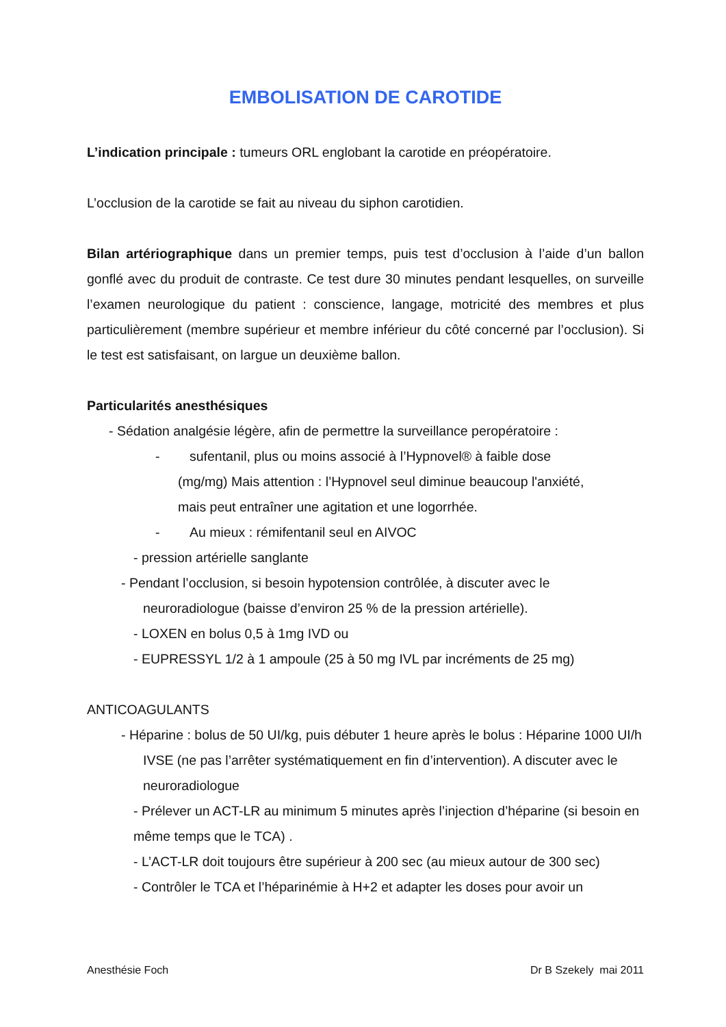EMBOLISATION DE CAROTIDE
L’indication principale : tumeurs ORL englobant la carotide en préopératoire.
L’occlusion de la carotide se fait au niveau du siphon carotidien.
Bilan artériographique dans un premier temps, puis test d’occlusion à l’aide d’un ballon gonflé avec du produit de contraste. Ce test dure 30 minutes pendant lesquelles, on surveille l’examen neurologique du patient : conscience, langage, motricité des membres et plus particulièrement (membre supérieur et membre inférieur du côté concerné par l’occlusion). Si le test est satisfaisant, on largue un deuxième ballon.
Particularités anesthésiques
- Sédation analgésie légère, afin de permettre la surveillance peropératoire :
- sufentanil, plus ou moins associé à l’Hypnovel® à faible dose
(mg/mg) Mais attention : l’Hypnovel seul diminue beaucoup l'anxiété,
mais peut entraîner une agitation et une logorrhée.
- Au mieux : rémifentanil seul en AIVOC
- pression artérielle sanglante
- Pendant l’occlusion, si besoin hypotension contrôlée, à discuter avec le neuroradiologue (baisse d’environ 25 % de la pression artérielle).
- LOXEN en bolus 0,5 à 1mg IVD ou
- EUPRESSYL 1/2 à 1 ampoule (25 à 50 mg IVL par incréments de 25 mg)
ANTICOAGULANTS
- Héparine : bolus de 50 UI/kg, puis débuter 1 heure après le bolus : Héparine 1000 UI/h IVSE (ne pas l’arrêter systématiquement en fin d’intervention). A discuter avec le neuroradiologue
- Prélever un ACT-LR au minimum 5 minutes après l’injection d’héparine (si besoin en même temps que le TCA) .
- L’ACT-LR doit toujours être supérieur à 200 sec (au mieux autour de 300 sec)
- Contrôler le TCA et l’héparinémie à H+2 et adapter les doses pour avoir un
Anesthésie Foch Dr B Szekely mai 2011